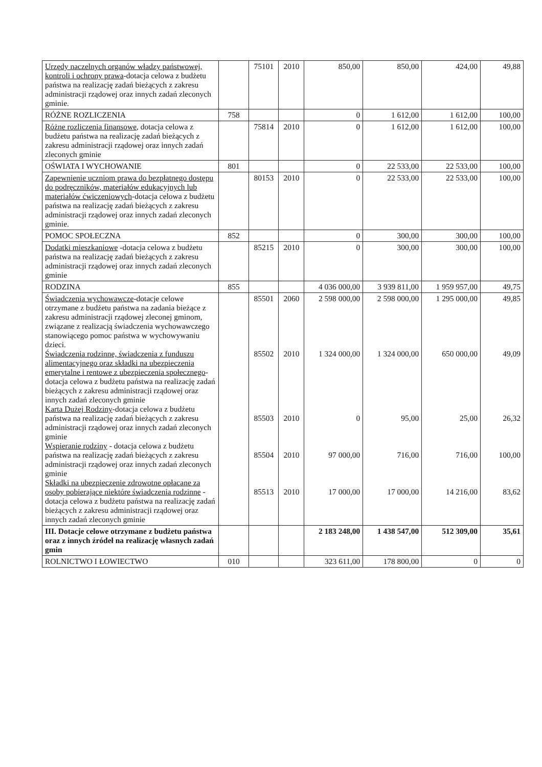| Urzędy naczelnych organów władzy państwowej, kontroli i ochrony prawa -dotacja celowa z budżetu państwa na realizację zadań bieżących z zakresu administracji rządowej oraz innych zadań zleconych gminie. | | 75101 | 2010 | 850,00 | 850,00 | 424,00 | 49,88 |
| RÓŻNE ROZLICZENIA | 758 | | | 0 | 1 612,00 | 1 612,00 | 100,00 |
| Różne rozliczenia finansowe , dotacja celowa z budżetu państwa na realizację zadań bieżących z zakresu administracji rządowej oraz innych zadań zleconych gminie | | 75814 | 2010 | 0 | 1 612,00 | 1 612,00 | 100,00 |
| OŚWIATA I WYCHOWANIE | 801 | | | 0 | 22 533,00 | 22 533,00 | 100,00 |
| Zapewnienie uczniom prawa do bezpłatnego dostępu do podręczników, materiałów edukacyjnych lub materiałów ćwiczeniowych -dotacja celowa z budżetu państwa na realizację zadań bieżących z zakresu administracji rządowej oraz innych zadań zleconych gminie. | | 80153 | 2010 | 0 | 22 533,00 | 22 533,00 | 100,00 |
| POMOC SPOŁECZNA | 852 | | | 0 | 300,00 | 300,00 | 100,00 |
| Dodatki mieszkaniowe -dotacja celowa z budżetu państwa na realizację zadań bieżących z zakresu administracji rządowej oraz innych zadań zleconych gminie | | 85215 | 2010 | 0 | 300,00 | 300,00 | 100,00 |
| RODZINA | 855 | | | 4 036 000,00 | 3 939 811,00 | 1 959 957,00 | 49,75 |
| Świadczenia wychowawcze -dotacje celowe otrzymane z budżetu państwa na zadania bieżące z zakresu administracji rządowej zleconej gminom, związane z realizacją świadczenia wychowawczego stanowiącego pomoc państwa w wychowywaniu dzieci. Świadczenia rodzinne, świadczenia z funduszu alimentacyjnego oraz składki na ubezpieczenia emerytalne i rentowe z ubezpieczenia społecznego -dotacja celowa z budżetu państwa na realizację zadań bieżących z zakresu administracji rządowej oraz innych zadań zleconych gminie Karta Dużej Rodziny -dotacja celowa z budżetu państwa na realizację zadań bieżących z zakresu administracji rządowej oraz innych zadań zleconych gminie Wspieranie rodziny - dotacja celowa z budżetu państwa na realizację zadań bieżących z zakresu administracji rządowej oraz innych zadań zleconych gminie Składki na ubezpieczenie zdrowotne opłacane za osoby pobierające niektóre świadczenia rodzinne - dotacja celowa z budżetu państwa na realizację zadań bieżących z zakresu administracji rządowej oraz innych zadań zleconych gminie | | 85501 85502 85503 85504 85513 | 2060 2010 2010 2010 2010 | 2 598 000,00 1 324 000,00 0 97 000,00 17 000,00 | 2 598 000,00 1 324 000,00 95,00 716,00 17 000,00 | 1 295 000,00 650 000,00 25,00 716,00 14 216,00 | 49,85 49,09 26,32 100,00 83,62 |
| III. Dotacje celowe otrzymane z budżetu państwa oraz z innych źródeł na realizację własnych zadań gmin | | | | 2 183 248,00 | 1 438 547,00 | 512 309,00 | 35,61 |
| ROLNICTWO I ŁOWIECTWO | 010 | | | 323 611,00 | 178 800,00 | 0 | 0 |